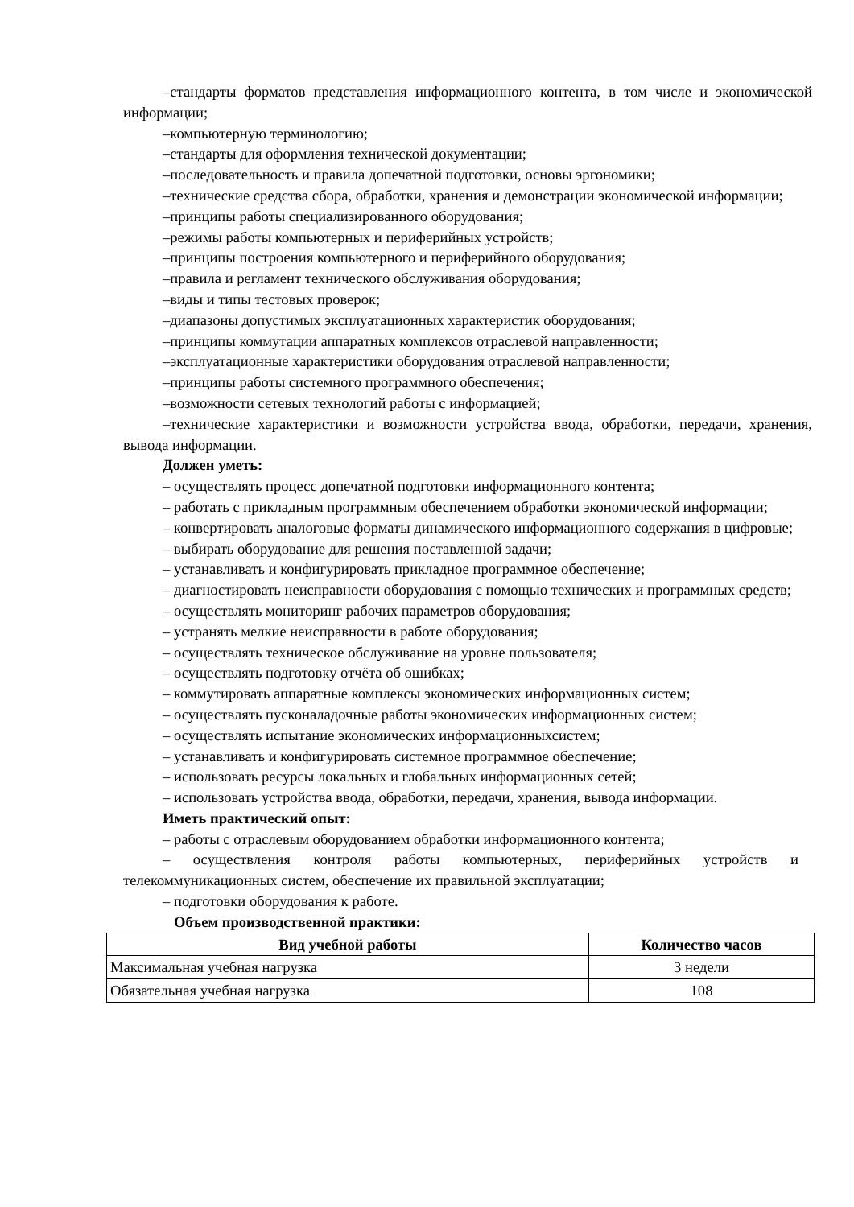–стандарты форматов представления информационного контента, в том числе и экономической информации;
–компьютерную терминологию;
–стандарты для оформления технической документации;
–последовательность и правила допечатной подготовки, основы эргономики;
–технические средства сбора, обработки, хранения и демонстрации экономической информации;
–принципы работы специализированного оборудования;
–режимы работы компьютерных и периферийных устройств;
–принципы построения компьютерного и периферийного оборудования;
–правила и регламент технического обслуживания оборудования;
–виды и типы тестовых проверок;
–диапазоны допустимых эксплуатационных характеристик оборудования;
–принципы коммутации аппаратных комплексов отраслевой направленности;
–эксплуатационные характеристики оборудования отраслевой направленности;
–принципы работы системного программного обеспечения;
–возможности сетевых технологий работы с информацией;
–технические характеристики и возможности устройства ввода, обработки, передачи, хранения, вывода информации.
Должен уметь:
– осуществлять процесс допечатной подготовки информационного контента;
– работать с прикладным программным обеспечением обработки экономической информации;
– конвертировать аналоговые форматы динамического информационного содержания в цифровые;
– выбирать оборудование для решения поставленной задачи;
– устанавливать и конфигурировать прикладное программное обеспечение;
– диагностировать неисправности оборудования с помощью технических и программных средств;
– осуществлять мониторинг рабочих параметров оборудования;
– устранять мелкие неисправности в работе оборудования;
– осуществлять техническое обслуживание на уровне пользователя;
– осуществлять подготовку отчёта об ошибках;
– коммутировать аппаратные комплексы экономических информационных систем;
– осуществлять пусконаладочные работы экономических информационных систем;
– осуществлять испытание экономических информационныхсистем;
– устанавливать и конфигурировать системное программное обеспечение;
– использовать ресурсы локальных и глобальных информационных сетей;
– использовать устройства ввода, обработки, передачи, хранения, вывода информации.
Иметь практический опыт:
– работы с отраслевым оборудованием обработки информационного контента;
– осуществления контроля работы компьютерных, периферийных устройств и телекоммуникационных систем, обеспечение их правильной эксплуатации;
– подготовки оборудования к работе.
Объем производственной практики:
| Вид учебной работы | Количество часов |
| --- | --- |
| Максимальная учебная нагрузка | 3 недели |
| Обязательная учебная нагрузка | 108 |